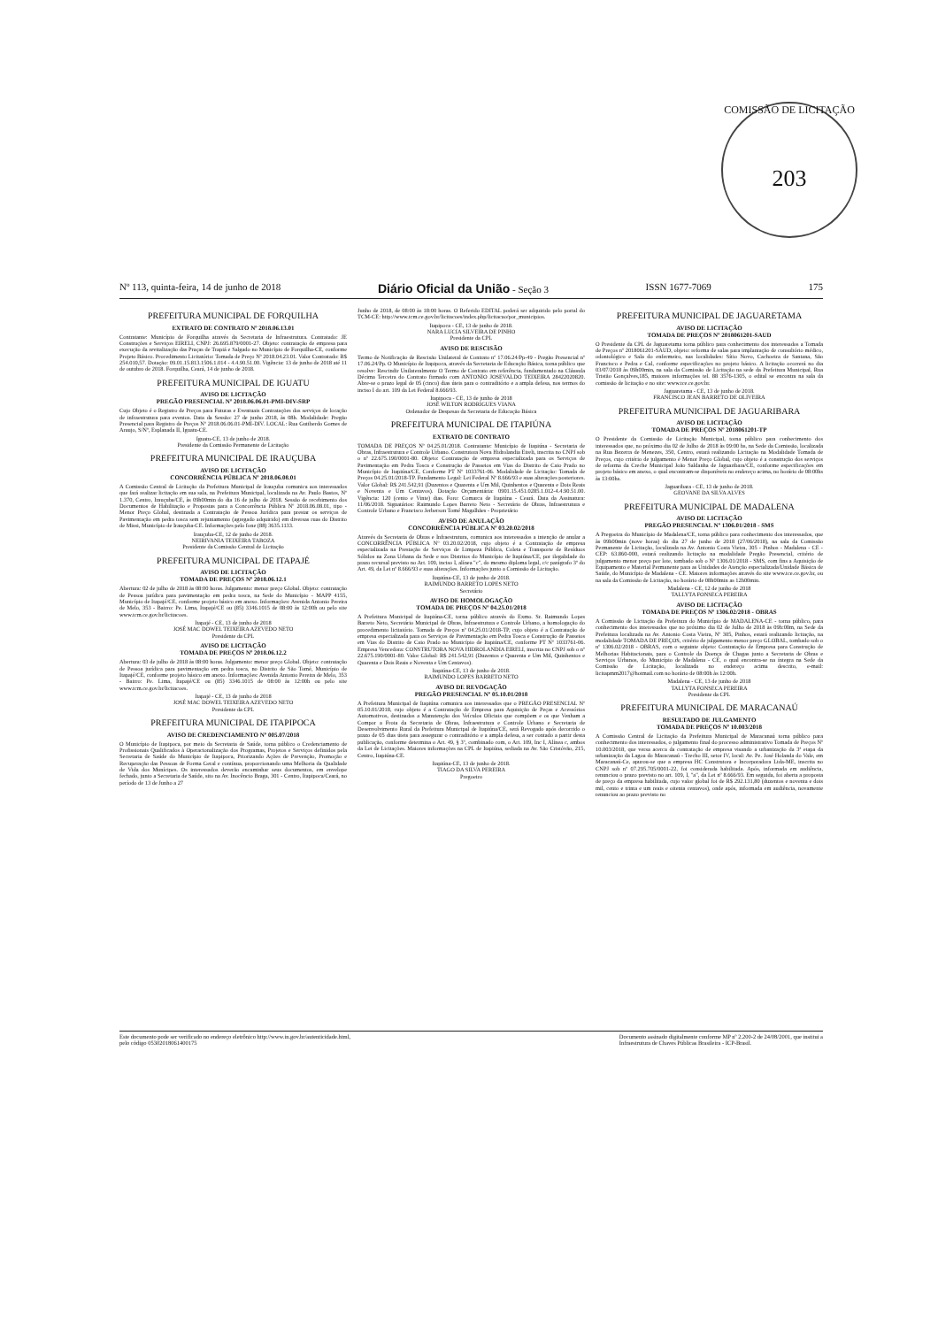COMISSÃO DE LICITAÇÃO
203
Nº 113, quinta-feira, 14 de junho de 2018 Diário Oficial da União - Seção 3 ISSN 1677-7069 175
PREFEITURA MUNICIPAL DE FORQUILHA
EXTRATO DE CONTRATO Nº 2018.06.13.01
Contratante: Município de Forquilha através da Secretaria de Infraestrutura. Contratado: JE Construções e Serviços EIRELI, CNPJ: 26.695.879/0001-27. Objeto: contratação de empresa para execução da revitalização das Praças de Trapiá e Salgado no Município de Forquilha-CE, conforme Projeto Básico. Procedimento Licitatório: Tomada de Preço Nº 2018.04.23.01. Valor Contratado: R$ 254.010,57. Dotação: 09.01.15.813.1506.1.014 - 4.4.90.51.00. Vigência: 13 de junho de 2018 até 11 de outubro de 2018. Forquilha, Ceará, 14 de junho de 2018.
PREFEITURA MUNICIPAL DE IGUATU
AVISO DE LICITAÇÃO
PREGÃO PRESENCIAL Nº 2018.06.06.01-PMI-DIV-SRP
Cujo Objeto é o Registro de Preços para Futuras e Eventuais Contratações dos serviços de locação de infraestrutura para eventos. Data da Sessão: 27 de junho 2018, às 08h. Modalidade: Pregão Presencial para Registro de Preços Nº 2018.06.06.01-PMI-DIV. LOCAL: Rua Gutiberdo Gomes de Araujo, S/Nº, Esplanada II, Iguatu-CE.
Iguatu-CE, 13 de junho de 2018.
Presidente da Comissão Permanente de Licitação
PREFEITURA MUNICIPAL DE IRAUÇUBA
AVISO DE LICITAÇÃO
CONCORRÊNCIA PÚBLICA Nº 2018.06.08.01
A Comissão Central de Licitação da Prefeitura Municipal de Irauçuba comunica aos interessados que fará realizar licitação em sua sala, na Prefeitura Municipal, localizada na Av. Paulo Bastos, Nº 1.370, Centro, Irauçuba/CE, às 09h00min do dia 16 de julho de 2018. Sessão de recebimento dos Documentos de Habilitação e Propostas para a Concorrência Pública Nº 2018.06.08.01, tipo - Menor Preço Global, destinada a Contratação de Pessoa Jurídica para prestar os serviços de Pavimentação em pedra tosca sem rejuntamento (agregado adquirido) em diversas ruas do Distrito de Missi, Município de Irauçuba-CE. Informações pelo fone (88) 3635.1133.
Irauçuba-CE, 12 de junho de 2018.
NEIRIVANIA TEIXEIRA TABOZA
Presidente da Comissão Central de Licitação
PREFEITURA MUNICIPAL DE ITAPAJÉ
AVISO DE LICITAÇÃO
TOMADA DE PREÇOS Nº 2018.06.12.1
Abertura: 02 de julho de 2018 às 08:00 horas. Julgamento: menor preço Global. Objeto: contratação de Pessoa jurídica para pavimentação em pedra tosca, na Sede do Município - MAPP 4155, Município de Itapajé/CE, conforme projeto básico em anexo. Informações: Avenida Antonio Pereira de Melo, 353 - Bairro: Pe. Lima, Itapajé/CE ou (85) 3346.1015 de 08:00 às 12:00h ou pelo site www.tcm.ce.gov.br/licitacoes.
Itapajé - CE, 13 de junho de 2018
JOSÉ MAC DOWEL TEIXEIRA AZEVEDO NETO
Presidente da CPL
AVISO DE LICITAÇÃO
TOMADA DE PREÇOS Nº 2018.06.12.2
Abertura: 03 de julho de 2018 às 08:00 horas. Julgamento: menor preço Global. Objeto: contratação de Pessoa jurídica para pavimentação em pedra tosca, no Distrito de São Tomé, Município de Itapajé/CE, conforme projeto básico em anexo. Informações: Avenida Antonio Pereira de Melo, 353 - Bairro: Pe. Lima, Itapajé/CE ou (85) 3346.1015 de 08:00 às 12:00h ou pelo site www.tcm.ce.gov.br/licitacoes.
Itapajé - CE, 13 de junho de 2018
JOSÉ MAC DOWEL TEIXEIRA AZEVEDO NETO
Presidente da CPL
PREFEITURA MUNICIPAL DE ITAPIPOCA
AVISO DE CREDENCIAMENTO Nº 005.07/2018
O Município de Itapipoca, por meio da Secretaria de Saúde, torna público o Credenciamento de Profissionais Qualificados à Operacionalização dos Programas, Projetos e Serviços definidos pela Secretaria de Saúde do Município de Itapipoca, Priorizando Ações de Prevenção, Promoção e Recuperação das Pessoas de Forma Geral e contínua, proporcionando uma Melhoria da Qualidade de Vida dos Munícipes. Os interessados deverão encaminhar seus documentos, em envelope fechado, junto a Secretaria de Saúde, sito na Av. Inocêncio Braga, 301 - Centro, Itapipoca/Ceará, no período de 13 de Junho a 27
Junho de 2018, de 08:00 às 18:00 horas. O Referido EDITAL poderá ser adquirido pelo portal do TCM-CE: http://www.tcm.ce.gov.br/licitacoes/index.php/licitacao/por_municipios.
Itapipoca - CE, 13 de junho de 2018.
NARA LUCIA SILVEIRA DE PINHO
Presidente da CPL
AVISO DE RESCISÃO
Termo de Notificação de Rescisão Unilateral de Contrato nº 17.06.24/Pp-49 - Pregão Presencial nº 17.06.24/Pp. O Município de Itapipoca, através da Secretaria de Educação Básica, torna público que resolve: Rescindir Unilateralmente O Termo de Contrato em referência, fundamentado na Cláusula Décima Terceira do Contrato firmado com ANTONIO JOSEVALDO TEIXEIRA 28422020820. Abre-se o prazo legal de 05 (cinco) dias úteis para o contraditório e a ampla defesa, nos termos do inciso I do art. 109 da Lei Federal 8.666/93.
Itapipoca - CE, 13 de junho de 2018
JOSÉ WILTON RODRIGUES VIANA
Ordenador de Despesas da Secretaria de Educação Básica
PREFEITURA MUNICIPAL DE ITAPIÚNA
EXTRATO DE CONTRATO
TOMADA DE PREÇOS Nº 04.25.01/2018. Contratante: Município de Itapiúna - Secretaria de Obras, Infraestrutura e Controle Urbano. Construtora Nova Hidrolandia Eireli, inscrita no CNPJ sob o nº 22.675.190/0001-80. Objeto: Contratação de empresa especializada para os Serviços de Pavimentação em Pedra Tosca e Construção de Passeios em Vias do Distrito de Caio Prado no Município de Itapiúna/CE, Conforme PT Nº 1033761-06. Modalidade de Licitação: Tomada de Preços 04.25.01/2018-TP. Fundamento Legal: Lei Federal Nº 8.666/93 e suas alterações posteriores. Valor Global: R$ 241.542,91 (Duzentos e Quarenta e Um Mil, Quinhentos e Quarenta e Dois Reais e Noventa e Um Centavos). Dotação Orçamentária: 0901.15.451.0285.1.012-4.4.90.51.00. Vigência: 120 (cento e Vinte) dias. Foro: Comarca de Itapiúna - Ceará. Data da Assinatura: 11/06/2018. Signatários: Raimundo Lopes Barreto Neto - Secretário de Obras, Infraestrutura e Controle Urbano e Francisco Jerberson Tomé Magalhães - Proprietário
AVISO DE ANULAÇÃO
CONCORRÊNCIA PÚBLICA Nº 03.20.02/2018
Através da Secretaria de Obras e Infraestrutura, comunica aos interessados a intenção de anular a CONCORRÊNCIA PÚBLICA Nº 03.20.02/2018, cujo objeto é a Contratação de empresa especializada na Prestação de Serviços de Limpeza Pública, Coleta e Transporte de Resíduos Sólidos na Zona Urbana da Sede e nos Distritos do Município de Itapiúna/CE, por ilegalidade do prazo recursal previsto no Art. 109, inciso I, alínea "c", do mesmo diploma legal, c/c parágrafo 3º do Art. 49, da Lei nº 8.666/93 e suas alterações. Informações junto a Comissão de Licitação.
Itapiúna-CE, 13 de junho de 2018.
RAIMUNDO BARRETO LOPES NETO
Secretário
AVISO DE HOMOLOGAÇÃO
TOMADA DE PREÇOS Nº 04.25.01/2018
A Prefeitura Municipal de Itapiúna-CE, torna público através do Exmo. Sr. Raimundo Lopes Barreto Neto, Secretário Municipal de Obras, Infraestrutura e Controle Urbano, a homologação do procedimento licitatório. Tomada de Preços nº 04.25.01/2018-TP, cujo objeto é a Contratação de empresa especializada para os Serviços de Pavimentação em Pedra Tosca e Construção de Passeios em Vias do Distrito de Caio Prado no Município de Itapiúna/CE, conforme PT Nº 1033761-06. Empresa Vencedora: CONSTRUTORA NOVA HIDROLANDIA EIRELI, inscrita no CNPJ sob o nº 22.675.190/0001-80. Valor Global: R$ 241.542,91 (Duzentos e Quarenta e Um Mil, Quinhentos e Quarenta e Dois Reais e Noventa e Um Centavos).
Itapiúna-CE, 13 de junho de 2018.
RAIMUNDO LOPES BARRETO NETO
AVISO DE REVOGAÇÃO
PREGÃO PRESENCIAL Nº 05.10.01/2018
A Prefeitura Municipal de Itapiúna comunica aos interessados que o PREGÃO PRESENCIAL Nº 05.10.01/2018, cujo objeto é a Contratação de Empresa para Aquisição de Peças e Acessórios Automotivos, destinados a Manutenção dos Veículos Oficiais que compõem e os que Venham a Compor a Frota da Secretaria de Obras, Infraestrutura e Controle Urbano e Secretaria de Desenvolvimento Rural da Prefeitura Municipal de Itapiúna/CE, será Revogado após decorrido o prazo de 05 dias úteis para assegurar o contraditório e a ampla defesa, a ser contado a partir desta publicação, conforme determina o Art. 49, § 3º, combinado com, o Art. 109, Inc I, Alínea c, ambos da Lei de Licitações. Maiores informações na CPL de Itapiúna, sediada na Av. São Cristóvão, 215, Centro, Itapiúna-CE.
Itapiúna-CE, 13 de junho de 2018.
TIAGO DA SILVA PEREIRA
Pregoeiro
PREFEITURA MUNICIPAL DE JAGUARETAMA
AVISO DE LICITAÇÃO
TOMADA DE PREÇOS Nº 2018061201-SAUD
O Presidente da CPL de Jaguaretama torna público para conhecimento dos interessados a Tomada de Preços nº 2018061201-SAUD, objeto: reforma de salas para implantação de consultório médico, odontológico e Sala do enfermeiro, nas localidades: Sítio Novo, Cachoeira de Santana, São Francisco e Pedra e Cal, conforme especificações no projeto básico. A licitação ocorrerá no dia 03/07/2018 às 09h00min, na sala da Comissão de Licitação na sede da Prefeitura Municipal, Rua Tristão Gonçalves,185, maiores informações tel. 88 3576-1305, o edital se encontra na sala da comissão de licitação e no site: www.tce.ce.gov.br.
Jaguaretama - CE, 13 de junho de 2018.
FRANCISCO JEAN BARRETO DE OLIVEIRA
PREFEITURA MUNICIPAL DE JAGUARIBARA
AVISO DE LICITAÇÃO
TOMADA DE PREÇOS Nº 2018061201-TP
O Presidente da Comissão de Licitação Municipal, torna público para conhecimento dos interessados que, no próximo dia 02 de Julho de 2018 às 09:00 hs, na Sede da Comissão, localizada na Rua Bezerra de Menezes, 350, Centro, estará realizando Licitação na Modalidade Tomada de Preços, cujo critério de julgamento é Menor Preço Global, cujo objeto é a construção dos serviços de reforma da Creche Municipal João Saldanha de Jaguaribara/CE, conforme especificações em projeto básico em anexo, o qual encontram-se disponíveis no endereço acima, no horário de 08:00hs às 13:00hs.
Jaguaribara - CE, 13 de junho de 2018.
GEOVANE DA SILVA ALVES
PREFEITURA MUNICIPAL DE MADALENA
AVISO DE LICITAÇÃO
PREGÃO PRESENCIAL Nº 1306.01/2018 - SMS
A Pregoeira do Município de Madalena/CE, torna público para conhecimento dos interessados, que às 09h00min (nove horas) do dia 27 de junho de 2018 (27/06/2018), na sala da Comissão Permanente de Licitação, localizada na Av. Antonio Costa Vieira, 305 - Pinhos - Madalena - CE - CEP: 63.860-000, estará realizando licitação na modalidade Pregão Presencial, critério de julgamento menor preço por lote, tombado sob o Nº 1306.01/2018 - SMS, com fins a Aquisição de Equipamento e Material Permanente para as Unidades de Atenção especializada/Unidade Básica de Saúde, do Município de Madalena - CE. Maiores informações através do site www.tce.ce.gov.br, ou na sala da Comissão de Licitação, no horário de 08h00min as 12h00min.
Madalena - CE, 12 de junho de 2018
TALLYTA FONSECA PEREIRA
AVISO DE LICITAÇÃO
TOMADA DE PREÇOS Nº 1306.02/2018 - OBRAS
A Comissão de Licitação da Prefeitura do Município de MADALENA-CE - torna público, para conhecimento dos interessados que no próximo dia 02 de Julho de 2018 às 09h:00m, na Sede da Prefeitura localizada na Av. Antonio Costa Vieira, Nº 305, Pinhos, estará realizando licitação, na modalidade TOMADA DE PREÇOS, critério de julgamento menor preço GLOBAL, tombado sob o nº 1306.02/2018 - OBRAS, com o seguinte objeto: Contratação de Empresa para Construção de Melhorias Habitacionais, para o Controle da Doença de Chagas junto a Secretaria de Obras e Serviços Urbanos, do Município de Madalena - CE, o qual encontra-se na íntegra na Sede da Comissão de Licitação, localizada no endereço acima descrito, e-mail: licitapmm2017@hotmail.com no horário de 08:00h às 12:00h.
Madalena - CE, 13 de junho de 2018
TALLYTA FONSECA PEREIRA
Presidente da CPL
PREFEITURA MUNICIPAL DE MARACANAÚ
RESULTADO DE JULGAMENTO
TOMADA DE PREÇOS Nº 10.003/2018
A Comissão Central de Licitação da Prefeitura Municipal de Maracanaú torna público para conhecimento dos interessados, o julgamento final do processo administrativo Tomada de Preços Nº 10.003/2018, que versa acerca da contratação de empresa visando a urbanização da 3ª etapa da urbanização da Lagoa do Maracanaú - Trecho III, setor IV, local: Av. Pe. José Holanda do Vale, em Maracanaú-Ce, apurou-se que a empresa HC Construtora e Incorporadora Ltda-ME, inscrita no CNPJ sob nº 07.295.705/0001-22, foi considerada habilitada. Após, informada em audiência, renunciou o prazo previsto no art. 109, I, "a", da Lei nº 8.666/93. Em seguida, foi aberta a proposta de preço da empresa habilitada, cujo valor global foi de R$ 292.131,80 (duzentos e noventa e dois mil, cento e trinta e um reais e oitenta centavos), onde após, informada em audiência, novamente renunciou ao prazo previsto no
Este documento pode ser verificado no endereço eletrônico http://www.in.gov.br/autenticidade.html,
pelo código 05302018061400175 Documento assinado digitalmente conforme MP nº 2.200-2 de 24/08/2001, que institui a
Infraestrutura de Chaves Públicas Brasileira - ICP-Brasil.